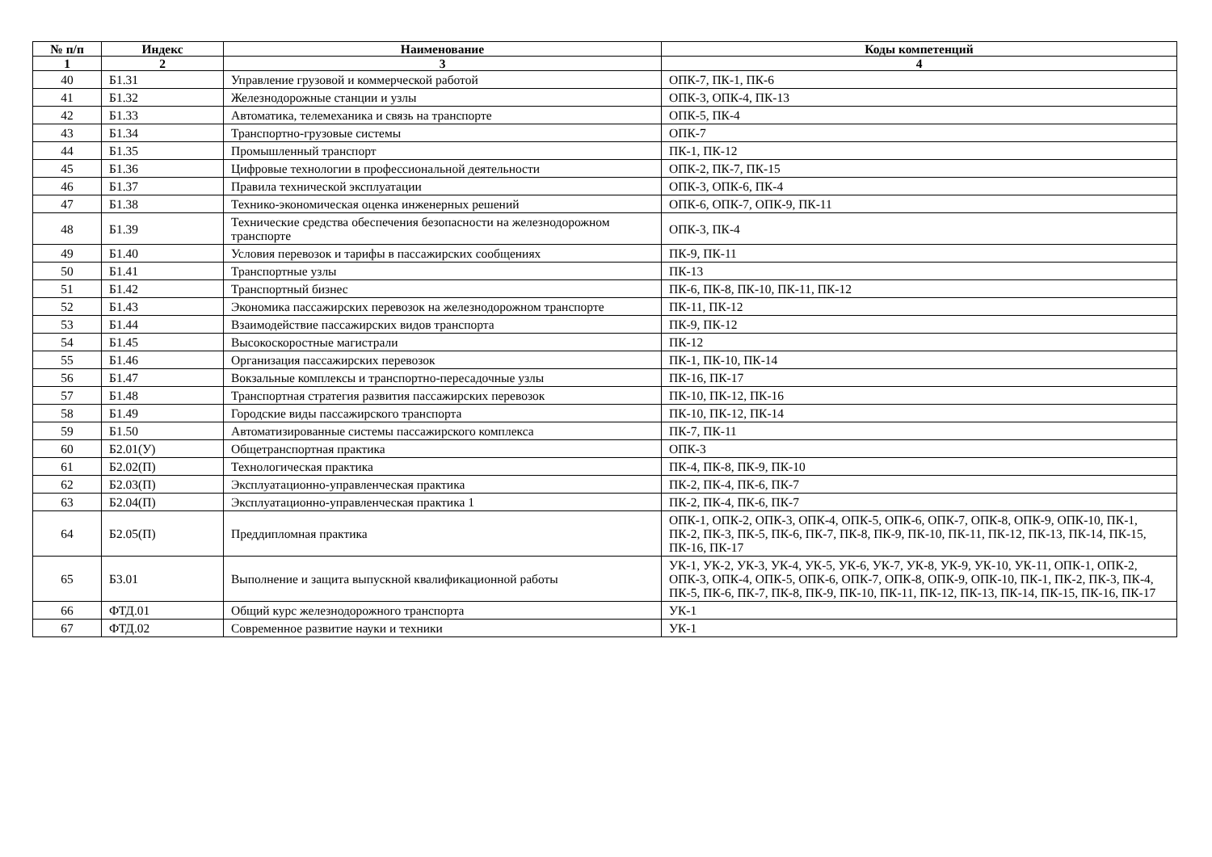| № п/п | Индекс | Наименование | Коды компетенций |
| --- | --- | --- | --- |
| 1 | 2 | 3 | 4 |
| 40 | Б1.31 | Управление грузовой и коммерческой работой | ОПК-7, ПК-1, ПК-6 |
| 41 | Б1.32 | Железнодорожные станции и узлы | ОПК-3, ОПК-4, ПК-13 |
| 42 | Б1.33 | Автоматика, телемеханика и связь на транспорте | ОПК-5, ПК-4 |
| 43 | Б1.34 | Транспортно-грузовые системы | ОПК-7 |
| 44 | Б1.35 | Промышленный транспорт | ПК-1, ПК-12 |
| 45 | Б1.36 | Цифровые технологии в профессиональной деятельности | ОПК-2, ПК-7, ПК-15 |
| 46 | Б1.37 | Правила технической эксплуатации | ОПК-3, ОПК-6, ПК-4 |
| 47 | Б1.38 | Технико-экономическая оценка инженерных решений | ОПК-6, ОПК-7, ОПК-9, ПК-11 |
| 48 | Б1.39 | Технические средства обеспечения безопасности на железнодорожном транспорте | ОПК-3, ПК-4 |
| 49 | Б1.40 | Условия перевозок и тарифы в пассажирских сообщениях | ПК-9, ПК-11 |
| 50 | Б1.41 | Транспортные узлы | ПК-13 |
| 51 | Б1.42 | Транспортный бизнес | ПК-6, ПК-8, ПК-10, ПК-11, ПК-12 |
| 52 | Б1.43 | Экономика пассажирских перевозок на железнодорожном транспорте | ПК-11, ПК-12 |
| 53 | Б1.44 | Взаимодействие пассажирских видов транспорта | ПК-9, ПК-12 |
| 54 | Б1.45 | Высокоскоростные магистрали | ПК-12 |
| 55 | Б1.46 | Организация пассажирских перевозок | ПК-1, ПК-10, ПК-14 |
| 56 | Б1.47 | Вокзальные комплексы и транспортно-пересадочные узлы | ПК-16, ПК-17 |
| 57 | Б1.48 | Транспортная стратегия развития пассажирских перевозок | ПК-10, ПК-12, ПК-16 |
| 58 | Б1.49 | Городские виды пассажирского транспорта | ПК-10, ПК-12, ПК-14 |
| 59 | Б1.50 | Автоматизированные системы пассажирского комплекса | ПК-7, ПК-11 |
| 60 | Б2.01(У) | Общетранспортная практика | ОПК-3 |
| 61 | Б2.02(П) | Технологическая практика | ПК-4, ПК-8, ПК-9, ПК-10 |
| 62 | Б2.03(П) | Эксплуатационно-управленческая практика | ПК-2, ПК-4, ПК-6, ПК-7 |
| 63 | Б2.04(П) | Эксплуатационно-управленческая практика 1 | ПК-2, ПК-4, ПК-6, ПК-7 |
| 64 | Б2.05(П) | Преддипломная практика | ОПК-1, ОПК-2, ОПК-3, ОПК-4, ОПК-5, ОПК-6, ОПК-7, ОПК-8, ОПК-9, ОПК-10, ПК-1, ПК-2, ПК-3, ПК-5, ПК-6, ПК-7, ПК-8, ПК-9, ПК-10, ПК-11, ПК-12, ПК-13, ПК-14, ПК-15, ПК-16, ПК-17 |
| 65 | Б3.01 | Выполнение и защита выпускной квалификационной работы | УК-1, УК-2, УК-3, УК-4, УК-5, УК-6, УК-7, УК-8, УК-9, УК-10, УК-11, ОПК-1, ОПК-2, ОПК-3, ОПК-4, ОПК-5, ОПК-6, ОПК-7, ОПК-8, ОПК-9, ОПК-10, ПК-1, ПК-2, ПК-3, ПК-4, ПК-5, ПК-6, ПК-7, ПК-8, ПК-9, ПК-10, ПК-11, ПК-12, ПК-13, ПК-14, ПК-15, ПК-16, ПК-17 |
| 66 | ФТД.01 | Общий курс железнодорожного транспорта | УК-1 |
| 67 | ФТД.02 | Современное развитие науки и техники | УК-1 |